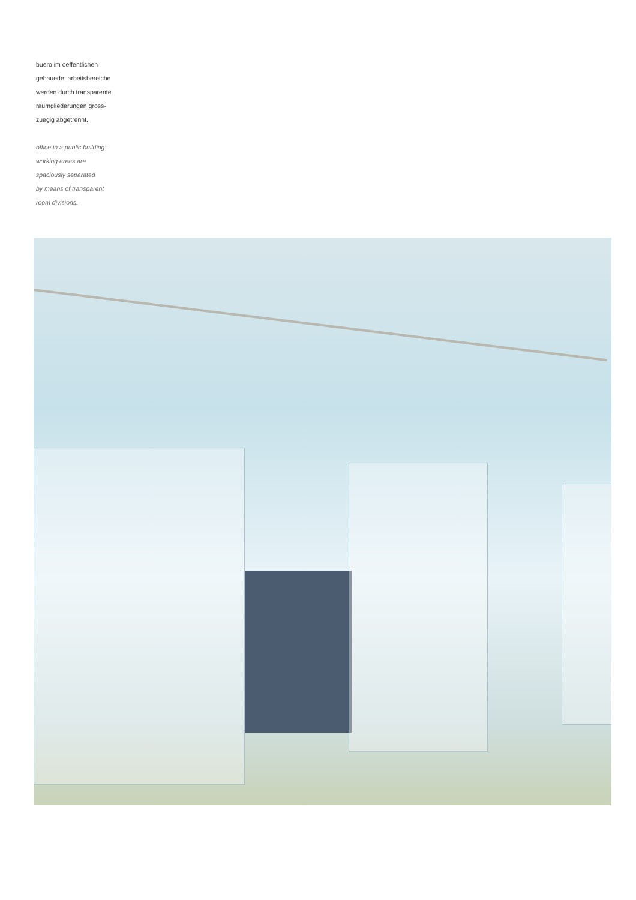buero im oeffentlichen
gebauede: arbeitsbereiche
werden durch transparente
raumgliederungen gross-
zuegig abgetrennt.
office in a public building:
working areas are
spaciously separated
by means of transparent
room divisions.